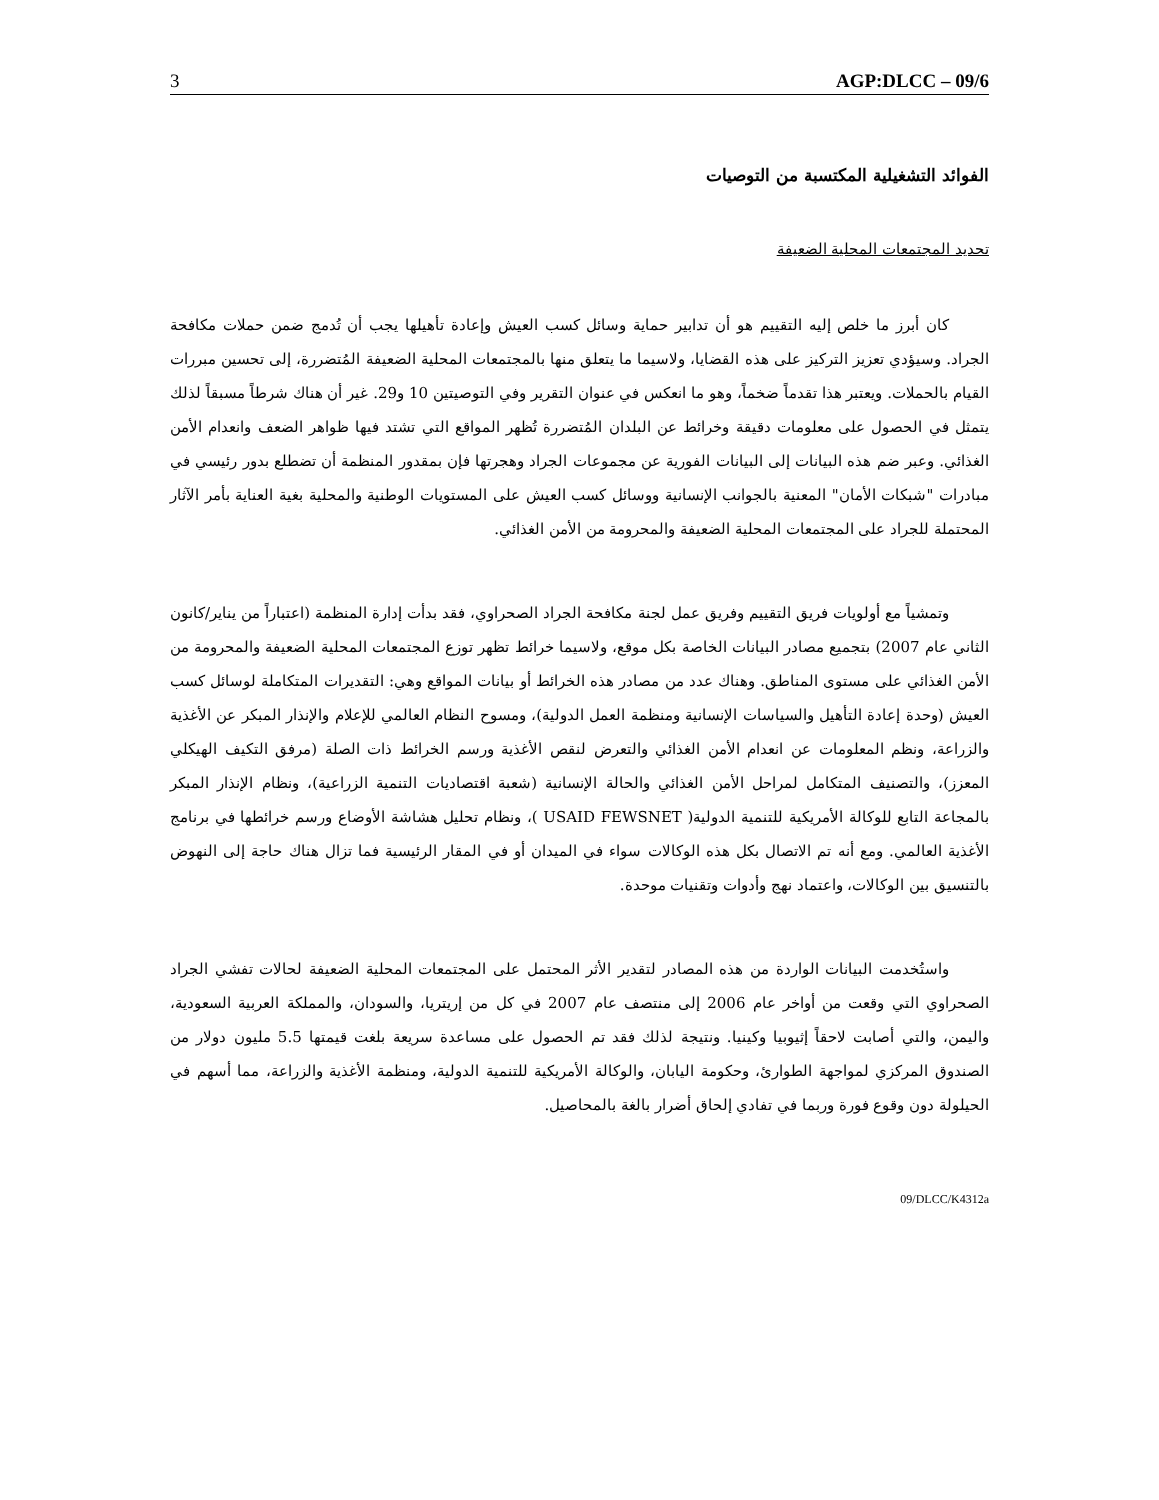3 AGP:DLCC – 09/6
الفوائد التشغيلية المكتسبة من التوصيات
تحديد المجتمعات المحلية الضعيفة
كان أبرز ما خلص إليه التقييم هو أن تدابير حماية وسائل كسب العيش وإعادة تأهيلها يجب أن تُدمج ضمن حملات مكافحة الجراد. وسيؤدي تعزيز التركيز على هذه القضايا، ولاسيما ما يتعلق منها بالمجتمعات المحلية الضعيفة المُتضررة، إلى تحسين مبررات القيام بالحملات. ويعتبر هذا تقدماً ضخماً، وهو ما انعكس في عنوان التقرير وفي التوصيتين 10 و29. غير أن هناك شرطاً مسبقاً لذلك يتمثل في الحصول على معلومات دقيقة وخرائط عن البلدان المُتضررة تُظهر المواقع التي تشتد فيها ظواهر الضعف وانعدام الأمن الغذائي. وعبر ضم هذه البيانات إلى البيانات الفورية عن مجموعات الجراد وهجرتها فإن بمقدور المنظمة أن تضطلع بدور رئيسي في مبادرات "شبكات الأمان" المعنية بالجوانب الإنسانية ووسائل كسب العيش على المستويات الوطنية والمحلية بغية العناية بأمر الآثار المحتملة للجراد على المجتمعات المحلية الضعيفة والمحرومة من الأمن الغذائي.
وتمشياً مع أولويات فريق التقييم وفريق عمل لجنة مكافحة الجراد الصحراوي، فقد بدأت إدارة المنظمة (اعتباراً من يناير/كانون الثاني عام 2007) بتجميع مصادر البيانات الخاصة بكل موقع، ولاسيما خرائط تظهر توزع المجتمعات المحلية الضعيفة والمحرومة من الأمن الغذائي على مستوى المناطق. وهناك عدد من مصادر هذه الخرائط أو بيانات المواقع وهي: التقديرات المتكاملة لوسائل كسب العيش (وحدة إعادة التأهيل والسياسات الإنسانية ومنظمة العمل الدولية)، ومسوح النظام العالمي للإعلام والإنذار المبكر عن الأغذية والزراعة، ونظم المعلومات عن انعدام الأمن الغذائي والتعرض لنقص الأغذية ورسم الخرائط ذات الصلة (مرفق التكيف الهيكلي المعزز)، والتصنيف المتكامل لمراحل الأمن الغذائي والحالة الإنسانية (شعبة اقتصاديات التنمية الزراعية)، ونظام الإنذار المبكر بالمجاعة التابع للوكالة الأمريكية للتنمية الدولية( USAID FEWSNET )، ونظام تحليل هشاشة الأوضاع ورسم خرائطها في برنامج الأغذية العالمي. ومع أنه تم الاتصال بكل هذه الوكالات سواء في الميدان أو في المقار الرئيسية فما تزال هناك حاجة إلى النهوض بالتنسيق بين الوكالات، واعتماد نهج وأدوات وتقنيات موحدة.
واستُخدمت البيانات الواردة من هذه المصادر لتقدير الأثر المحتمل على المجتمعات المحلية الضعيفة لحالات تفشي الجراد الصحراوي التي وقعت من أواخر عام 2006 إلى منتصف عام 2007 في كل من إريتريا، والسودان، والمملكة العربية السعودية، واليمن، والتي أصابت لاحقاً إثيوبيا وكينيا. ونتيجة لذلك فقد تم الحصول على مساعدة سريعة بلغت قيمتها 5.5 مليون دولار من الصندوق المركزي لمواجهة الطوارئ، وحكومة اليابان، والوكالة الأمريكية للتنمية الدولية، ومنظمة الأغذية والزراعة، مما أسهم في الحيلولة دون وقوع فورة وربما في تفادي إلحاق أضرار بالغة بالمحاصيل.
09/DLCC/K4312a